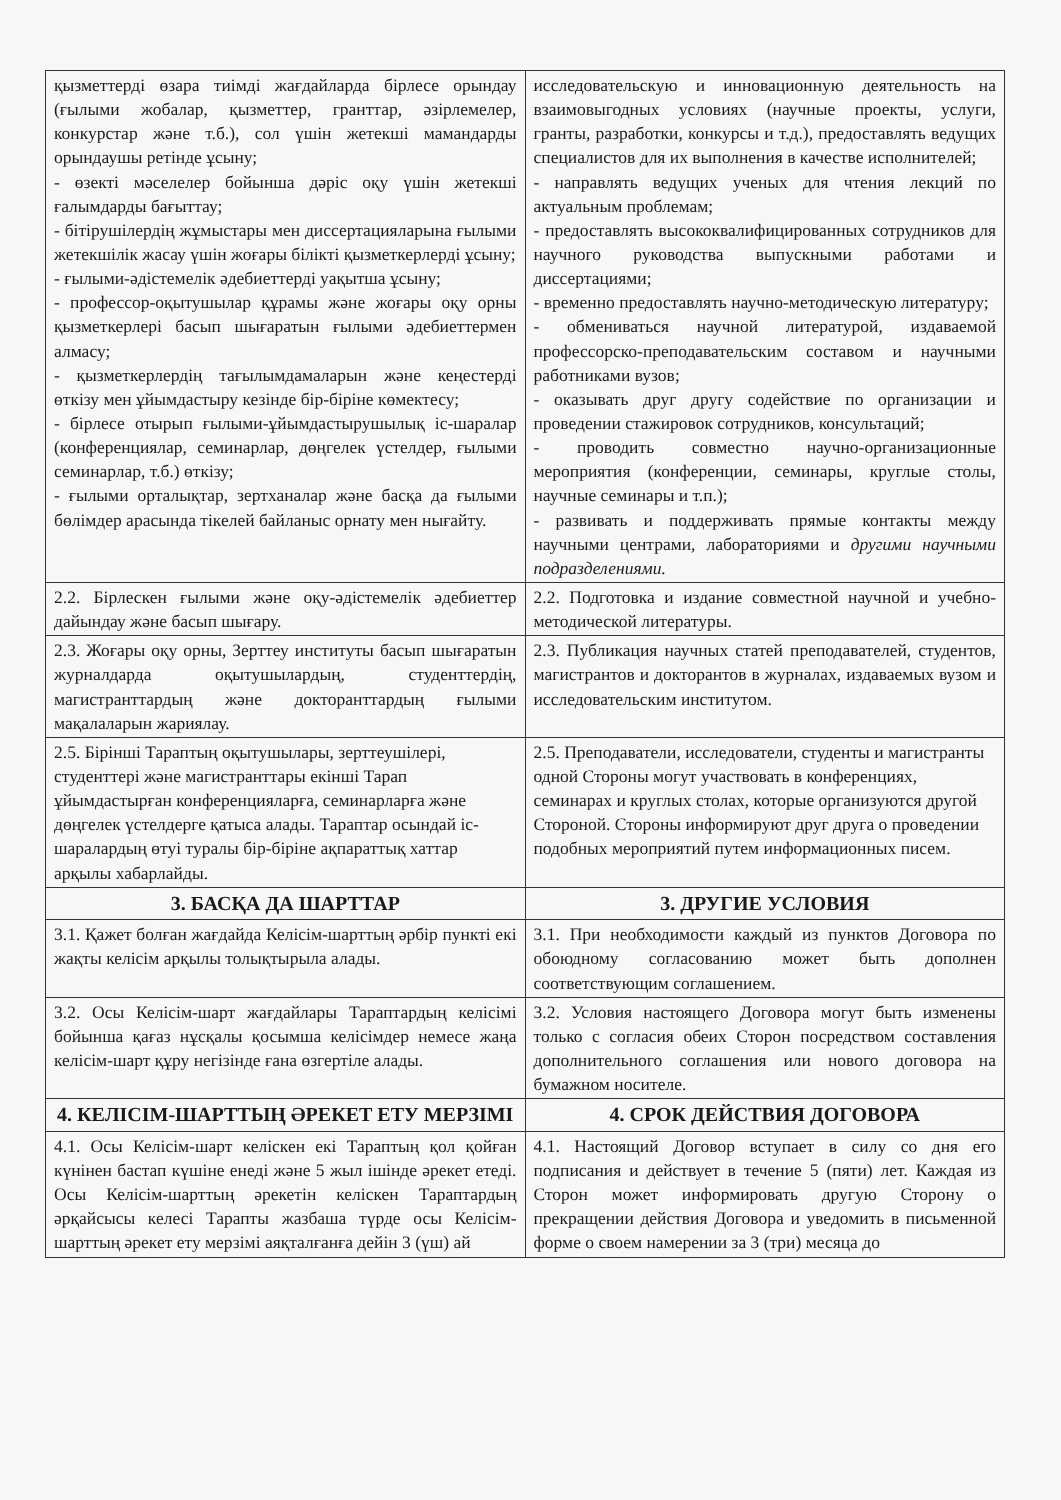| қызметтерді өзара тиімді жағдайларда бірлесе орындау (ғылыми жобалар, қызметтер, гранттар, әзірлемелер, конкурстар және т.б.), сол үшін жетекші мамандарды орындаушы ретінде ұсыну; - өзекті мәселелер бойынша дәріс оқу үшін жетекші ғалымдарды бағыттау; - бітірушілердің жұмыстары мен диссертацияларына ғылыми жетекшілік жасау үшін жоғары білікті қызметкерлерді ұсыну; - ғылыми-әдістемелік әдебиеттерді уақытша ұсыну; - профессор-оқытушылар құрамы және жоғары оқу орны қызметкерлері басып шығаратын ғылыми әдебиеттермен алмасу; - қызметкерлердің тағылымдамаларын және кеңестерді өткізу мен ұйымдастыру кезінде бір-біріне көмектесу; - бірлесе отырып ғылыми-ұйымдастырушылық іс-шаралар (конференциялар, семинарлар, дөңгелек үстелдер, ғылыми семинарлар, т.б.) өткізу; - ғылыми орталықтар, зертханалар және басқа да ғылыми бөлімдер арасында тікелей байланыс орнату мен нығайту. | исследовательскую и инновационную деятельность на взаимовыгодных условиях (научные проекты, услуги, гранты, разработки, конкурсы и т.д.), предоставлять ведущих специалистов для их выполнения в качестве исполнителей; - направлять ведущих ученых для чтения лекций по актуальным проблемам; - предоставлять высококвалифицированных сотрудников для научного руководства выпускными работами и диссертациями; - временно предоставлять научно-методическую литературу; - обмениваться научной литературой, издаваемой профессорско-преподавательским составом и научными работниками вузов; - оказывать друг другу содействие по организации и проведении стажировок сотрудников, консультаций; - проводить совместно научно-организационные мероприятия (конференции, семинары, круглые столы, научные семинары и т.п.); - развивать и поддерживать прямые контакты между научными центрами, лабораториями и другими научными подразделениями. |
| 2.2. Бірлескен ғылыми және оқу-әдістемелік әдебиеттер дайындау және басып шығару. | 2.2. Подготовка и издание совместной научной и учебно-методической литературы. |
| 2.3. Жоғары оқу орны, Зерттеу институты басып шығаратын журналдарда оқытушылардың, студенттердің, магистранттардың және докторанттардың ғылыми мақалаларын жариялау. | 2.3. Публикация научных статей преподавателей, студентов, магистрантов и докторантов в журналах, издаваемых вузом и исследовательским институтом. |
| 2.5. Бірінші Тараптың оқытушылары, зерттеушілері, студенттері және магистранттары екінші Тарап ұйымдастырған конференцияларға, семинарларға және дөңгелек үстелдерге қатыса алады. Тараптар осындай іс-шаралардың өтуі туралы бір-біріне ақпараттық хаттар арқылы хабарлайды. | 2.5. Преподаватели, исследователи, студенты и магистранты одной Стороны могут участвовать в конференциях, семинарах и круглых столах, которые организуются другой Стороной. Стороны информируют друг друга о проведении подобных мероприятий путем информационных писем. |
| 3. БАСҚА ДА ШАРТТАР | 3. ДРУГИЕ УСЛОВИЯ |
| 3.1. Қажет болған жағдайда Келісім-шарттың әрбір пункті екі жақты келісім арқылы толықтырыла алады. | 3.1. При необходимости каждый из пунктов Договора по обоюдному согласованию может быть дополнен соответствующим соглашением. |
| 3.2. Осы Келісім-шарт жағдайлары Тараптардың келісімі бойынша қағаз нұсқалы қосымша келісімдер немесе жаңа келісім-шарт құру негізінде ғана өзгертіле алады. | 3.2. Условия настоящего Договора могут быть изменены только с согласия обеих Сторон посредством составления дополнительного соглашения или нового договора на бумажном носителе. |
| 4. КЕЛІСІМ-ШАРТТЫҢ ӘРЕКЕТ ЕТУ МЕРЗІМІ | 4. СРОК ДЕЙСТВИЯ ДОГОВОРА |
| 4.1. Осы Келісім-шарт келіскен екі Тараптың қол қойған күнінен бастап күшіне енеді және 5 жыл ішінде әрекет етеді. Осы Келісім-шарттың әрекетін келіскен Тараптардың әрқайсысы келесі Тарапты жазбаша түрде осы Келісім-шарттың әрекет ету мерзімі аяқталғанға дейін 3 (үш) ай | 4.1. Настоящий Договор вступает в силу со дня его подписания и действует в течение 5 (пяти) лет. Каждая из Сторон может информировать другую Сторону о прекращении действия Договора и уведомить в письменной форме о своем намерении за 3 (три) месяца до |